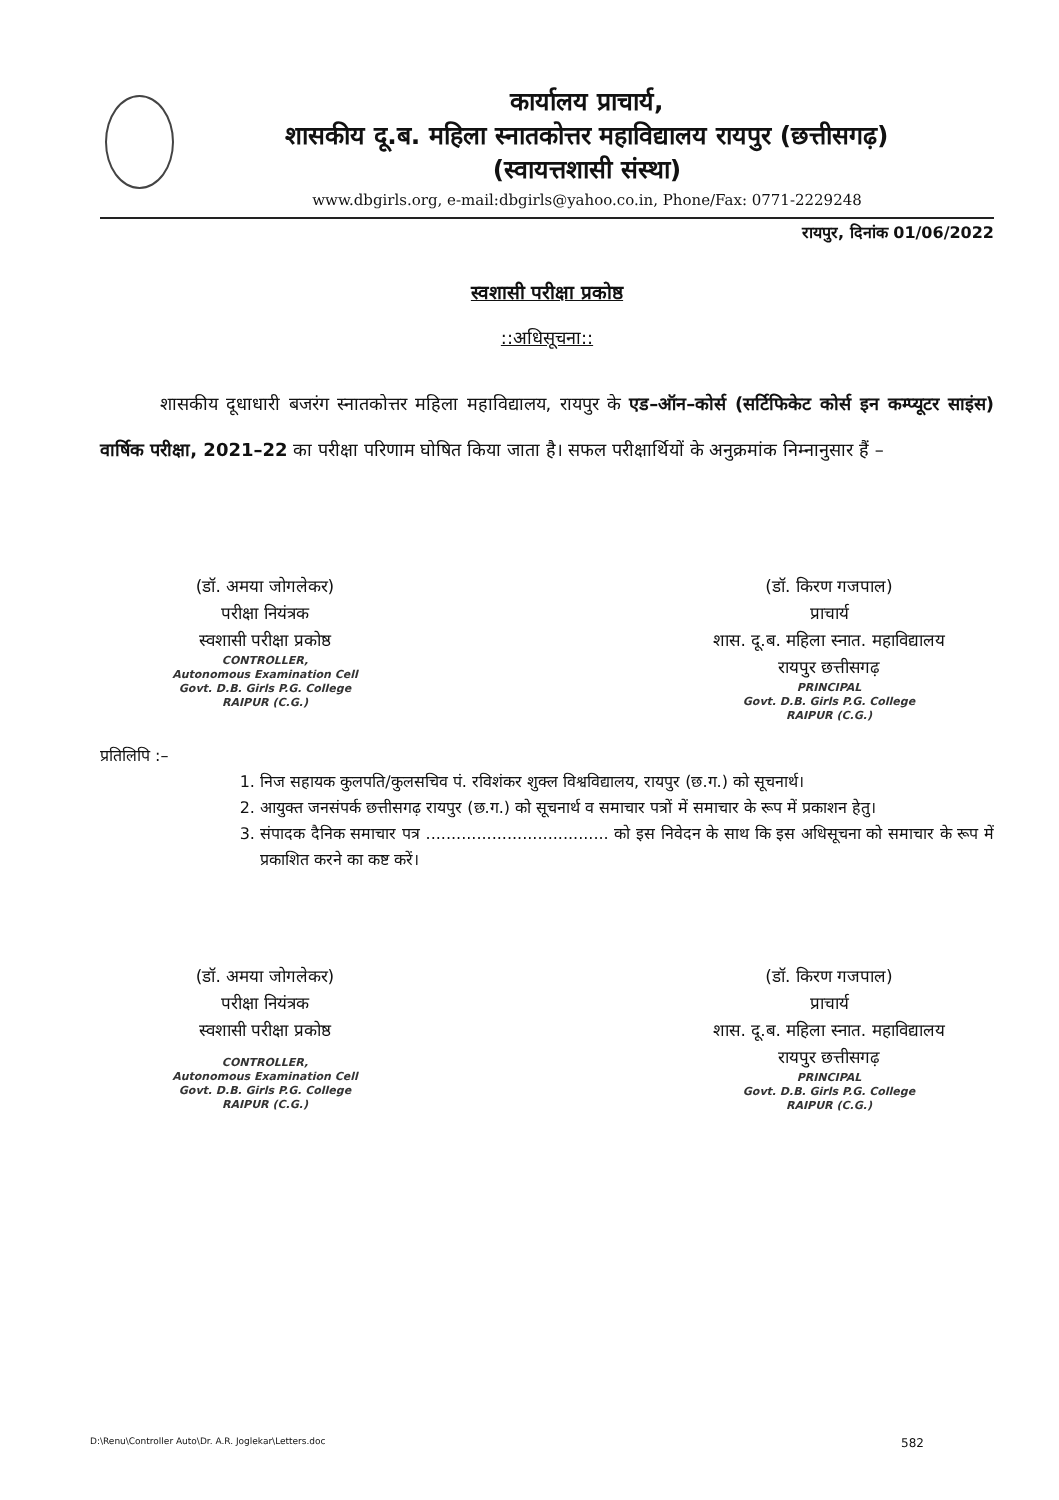कार्यालय प्राचार्य,
शासकीय दू.ब. महिला स्नातकोत्तर महाविद्यालय रायपुर (छत्तीसगढ़)
(स्वायत्तशासी संस्था)
www.dbgirls.org, e-mail:dbgirls@yahoo.co.in, Phone/Fax: 0771-2229248
रायपुर, दिनांक 01/06/2022
स्वशासी परीक्षा प्रकोष्ठ
::अधिसूचना::
शासकीय दूधाधारी बजरंग स्नातकोत्तर महिला महाविद्यालय, रायपुर के एड–ऑन–कोर्स (सर्टिफिकेट कोर्स इन कम्प्यूटर साइंस) वार्षिक परीक्षा, 2021–22 का परीक्षा परिणाम घोषित किया जाता है। सफल परीक्षार्थियों के अनुक्रमांक निम्नानुसार हैं –
(डॉ. अमया जोगलेकर)
परीक्षा नियंत्रक
स्वशासी परीक्षा प्रकोष्ठ
CONTROLLER,
Autonomous Examination Cell
Govt. D.B. Girls P.G. College
RAIPUR (C.G.)
(डॉ. किरण गजपाल)
प्राचार्य
शास. दू.ब. महिला स्नात. महाविद्यालय
रायपुर छत्तीसगढ़
PRINCIPAL
Govt. D.B. Girls P.G. College
RAIPUR (C.G.)
प्रतिलिपि :–
1. निज सहायक कुलपति/कुलसचिव पं. रविशंकर शुक्ल विश्वविद्यालय, रायपुर (छ.ग.) को सूचनार्थ।
2. आयुक्त जनसंपर्क छत्तीसगढ़ रायपुर (छ.ग.) को सूचनार्थ व समाचार पत्रों में समाचार के रूप में प्रकाशन हेतु।
3. संपादक दैनिक समाचार पत्र .................................... को इस निवेदन के साथ कि इस अधिसूचना को समाचार के रूप में प्रकाशित करने का कष्ट करें।
(डॉ. अमया जोगलेकर)
परीक्षा नियंत्रक
स्वशासी परीक्षा प्रकोष्ठ
CONTROLLER,
Autonomous Examination Cell
Govt. D.B. Girls P.G. College
RAIPUR (C.G.)
(डॉ. किरण गजपाल)
प्राचार्य
शास. दू.ब. महिला स्नात. महाविद्यालय
रायपुर छत्तीसगढ़
PRINCIPAL
Govt. D.B. Girls P.G. College
RAIPUR (C.G.)
D:\Renu\Controller Auto\Dr. A.R. Joglekar\Letters.doc 582